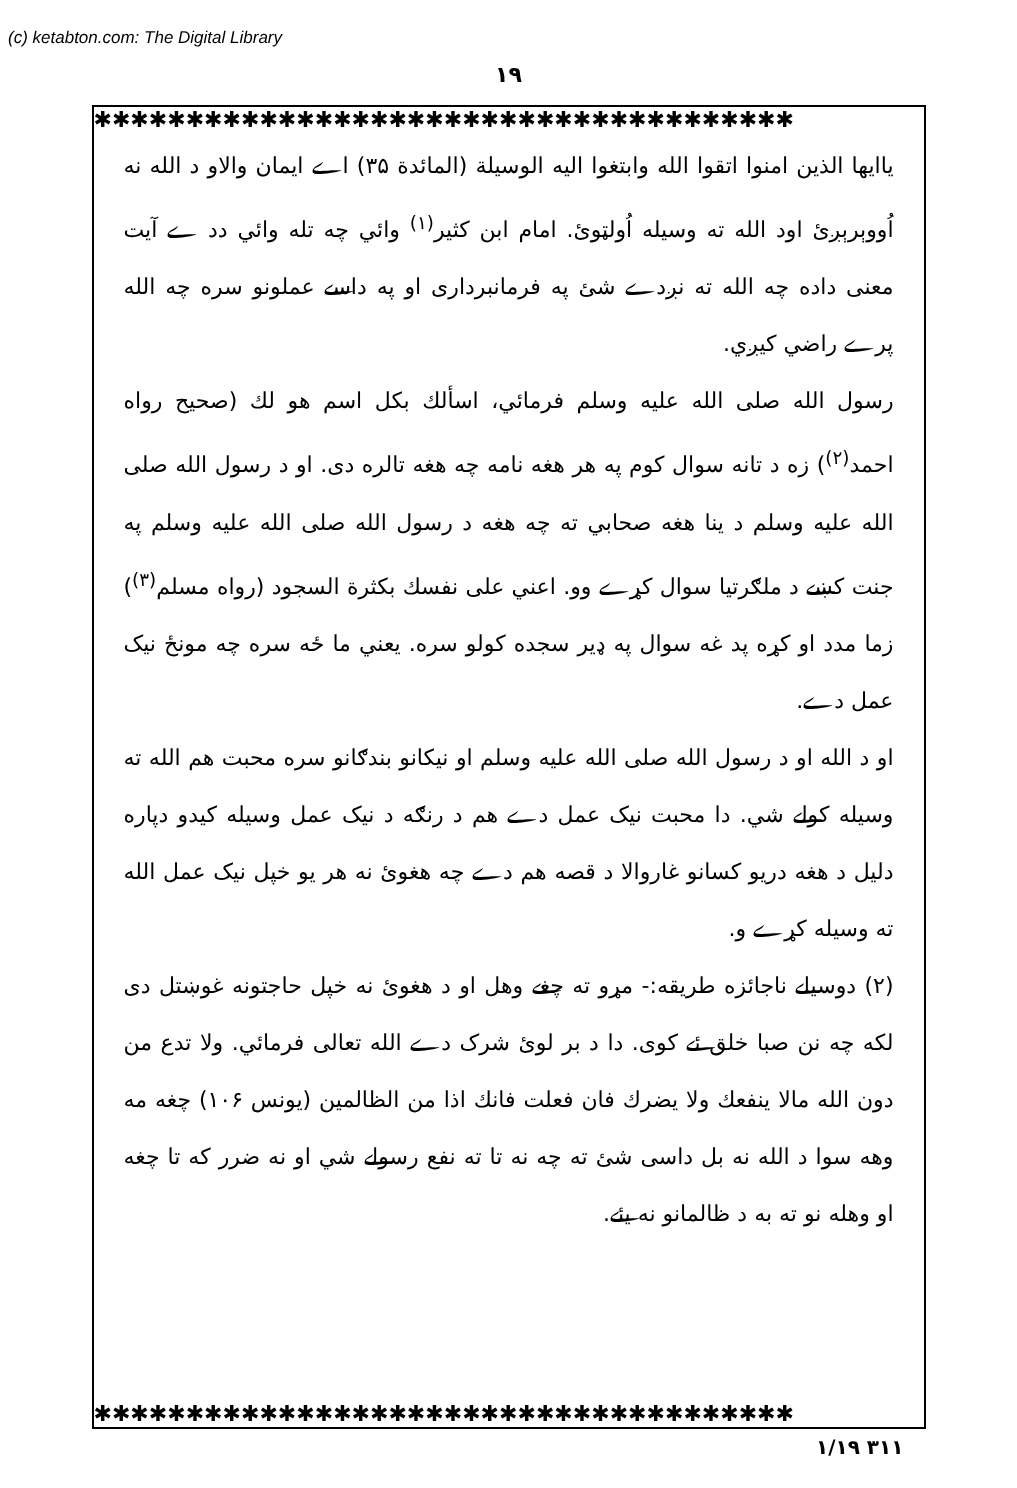(c) ketabton.com: The Digital Library
۱۹
✱✱✱✱✱✱✱✱✱✱✱✱✱✱✱✱✱✱✱✱✱✱✱✱✱✱✱✱✱✱✱✱✱✱✱✱✱✱
یاایها الذین امنوا اتقوا الله وابتغوا الیه الوسیلة (المائدة ۳۵) اے ایمان والاو د الله نه اُووېرېږئ اود الله ته وسیله اُولټوئ. امام ابن کثیر<sup>(۱)</sup> وائي چه تله وائي دد ے آیت معنی داده چه الله ته نږدے شئ په فرمانبرداری او په داسے عملونو سره چه الله پرے راضي کیږي.
رسول الله صلی الله علیه وسلم فرمائي، اسألك بكل اسم هو لك (صحیح رواه احمد<sup>(۲)</sup>) زه د تانه سوال کوم په هر هغه نامه چه هغه تالره دی. او د رسول الله صلی الله علیه وسلم د ینا هغه صحابي ته چه هغه د رسول الله صلی الله علیه وسلم په جنت کښے د ملګرتیا سوال کړے وو. اعني علی نفسك بكثرة السجود (رواه مسلم<sup>(۳)</sup>) زما مدد او کړه پد غه سوال په ډیر سجده کولو سره. یعني ما ځه سره چه مونځ نیک عمل دے.
او د الله او د رسول الله صلی الله علیه وسلم او نیکانو بندګانو سره محبت هم الله ته وسیله کولے شي. دا محبت نیک عمل دے هم د رنګه د نیک عمل وسیله کیدو دپاره دلیل د هغه دریو کسانو غاروالا د قصه هم دے چه هغوئ نه هر یو خپل نیک عمل الله ته وسیله کړے و.
(۲) دوسیلے ناجائزه طریقه:- مړو ته چغے وهل او د هغوئ نه خپل حاجتونه غوښتل دی لکه چه نن صبا خلق ئے کوی. دا د بر لوئ شرک دے الله تعالی فرمائي. ولا تدع من دون الله مالا ینفعك ولا یضرك فان فعلت فانك اذا من الظالمین (یونس ۱۰۶) چغه مه وهه سوا د الله نه بل داسی شئ ته چه نه تا ته نفع رسولے شي او نه ضرر که تا چغه او وهله نو ته به د ظالمانو نه یئے.
✱✱✱✱✱✱✱✱✱✱✱✱✱✱✱✱✱✱✱✱✱✱✱✱✱✱✱✱✱✱✱✱✱✱✱✱✱✱
۱/۱۹ ۳۱۱